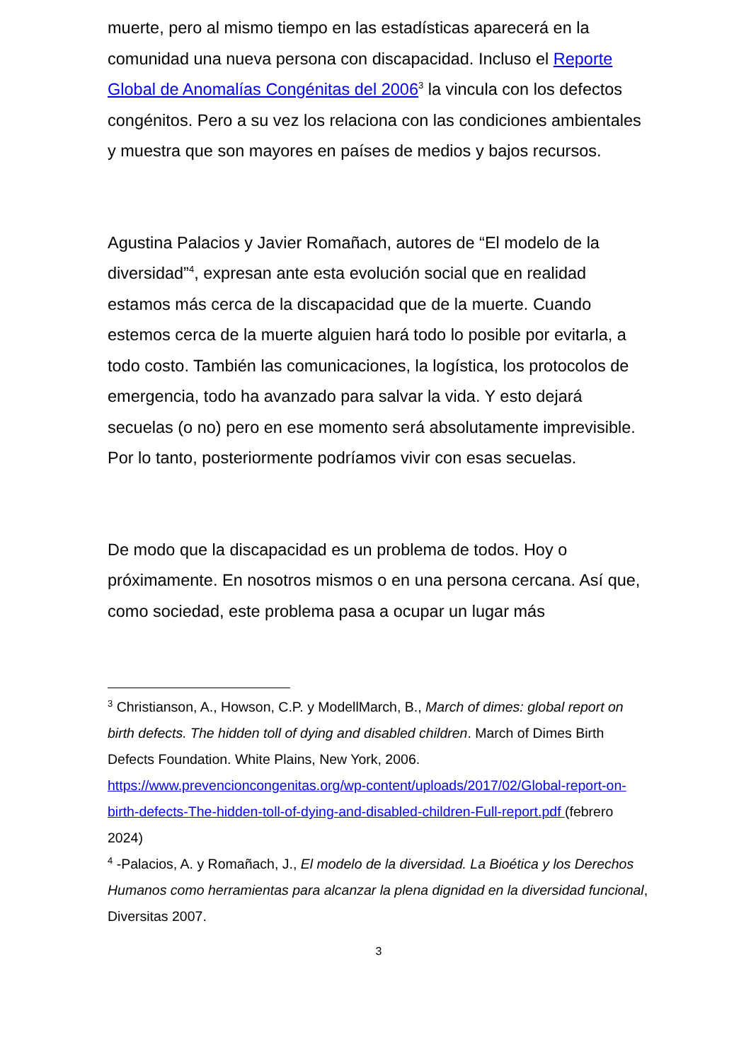muerte, pero al mismo tiempo en las estadísticas aparecerá en la comunidad una nueva persona con discapacidad. Incluso el Reporte Global de Anomalías Congénitas del 2006<sup>3</sup> la vincula con los defectos congénitos. Pero a su vez los relaciona con las condiciones ambientales y muestra que son mayores en países de medios y bajos recursos.
Agustina Palacios y Javier Romañach, autores de “El modelo de la diversidad”<sup>4</sup>, expresan ante esta evolución social que en realidad estamos más cerca de la discapacidad que de la muerte. Cuando estemos cerca de la muerte alguien hará todo lo posible por evitarla, a todo costo. También las comunicaciones, la logística, los protocolos de emergencia, todo ha avanzado para salvar la vida. Y esto dejará secuelas (o no) pero en ese momento será absolutamente imprevisible. Por lo tanto, posteriormente podríamos vivir con esas secuelas.
De modo que la discapacidad es un problema de todos. Hoy o próximamente. En nosotros mismos o en una persona cercana. Así que, como sociedad, este problema pasa a ocupar un lugar más
<sup>3</sup> Christianson, A., Howson, C.P. y ModellMarch, B., March of dimes: global report on birth defects. The hidden toll of dying and disabled children. March of Dimes Birth Defects Foundation. White Plains, New York, 2006. https://www.prevencioncongenitas.org/wp-content/uploads/2017/02/Global-report-on-birth-defects-The-hidden-toll-of-dying-and-disabled-children-Full-report.pdf (febrero 2024)
<sup>4</sup> -Palacios, A. y Romañach, J., El modelo de la diversidad. La Bioética y los Derechos Humanos como herramientas para alcanzar la plena dignidad en la diversidad funcional, Diversitas 2007.
3